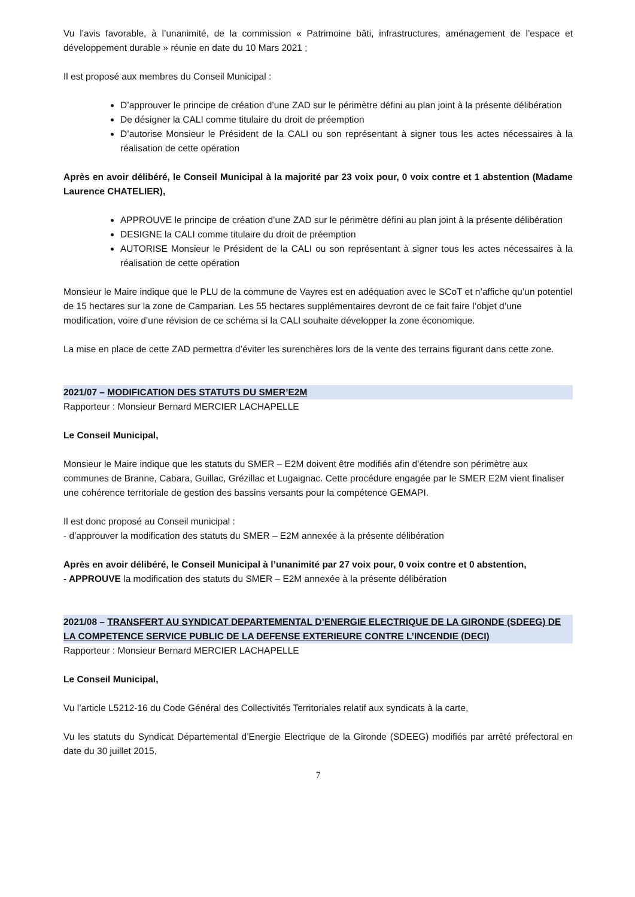Vu l’avis favorable, à l’unanimité, de la commission « Patrimoine bâti, infrastructures, aménagement de l’espace et développement durable » réunie en date du 10 Mars 2021 ;
Il est proposé aux membres du Conseil Municipal :
D’approuver le principe de création d’une ZAD sur le périmètre défini au plan joint à la présente délibération
De désigner la CALI comme titulaire du droit de préemption
D’autorise Monsieur le Président de la CALI ou son représentant à signer tous les actes nécessaires à la réalisation de cette opération
Après en avoir délibéré, le Conseil Municipal à la majorité par 23 voix pour, 0 voix contre et 1 abstention (Madame Laurence CHATELIER),
APPROUVE le principe de création d’une ZAD sur le périmètre défini au plan joint à la présente délibération
DESIGNE la CALI comme titulaire du droit de préemption
AUTORISE Monsieur le Président de la CALI ou son représentant à signer tous les actes nécessaires à la réalisation de cette opération
Monsieur le Maire indique que le PLU de la commune de Vayres est en adéquation avec le SCoT et n’affiche qu’un potentiel de 15 hectares sur la zone de Camparian. Les 55 hectares supplémentaires devront de ce fait faire l’objet d’une modification, voire d’une révision de ce schéma si la CALI souhaite développer la zone économique.
La mise en place de cette ZAD permettra d’éviter les surenchères lors de la vente des terrains figurant dans cette zone.
2021/07 – MODIFICATION DES STATUTS DU SMER’E2M
Rapporteur : Monsieur Bernard MERCIER LACHAPELLE
Le Conseil Municipal,
Monsieur le Maire indique que les statuts du SMER – E2M doivent être modifiés afin d’étendre son périmètre aux communes de Branne, Cabara, Guillac, Grézillac et Lugaignac. Cette procédure engagée par le SMER E2M vient finaliser une cohérence territoriale de gestion des bassins versants pour la compétence GEMAPI.
Il est donc proposé au Conseil municipal :
- d’approuver la modification des statuts du SMER – E2M annexée à la présente délibération
Après en avoir délibéré, le Conseil Municipal à l’unanimité par 27 voix pour, 0 voix contre et 0 abstention,
- APPROUVE la modification des statuts du SMER – E2M annexée à la présente délibération
2021/08 – TRANSFERT AU SYNDICAT DEPARTEMENTAL D’ENERGIE ELECTRIQUE DE LA GIRONDE (SDEEG) DE LA COMPETENCE SERVICE PUBLIC DE LA DEFENSE EXTERIEURE CONTRE L’INCENDIE (DECI)
Rapporteur : Monsieur Bernard MERCIER LACHAPELLE
Le Conseil Municipal,
Vu l’article L5212-16 du Code Général des Collectivités Territoriales relatif aux syndicats à la carte,
Vu les statuts du Syndicat Départemental d’Energie Electrique de la Gironde (SDEEG) modifiés par arrêté préfectoral en date du 30 juillet 2015,
7